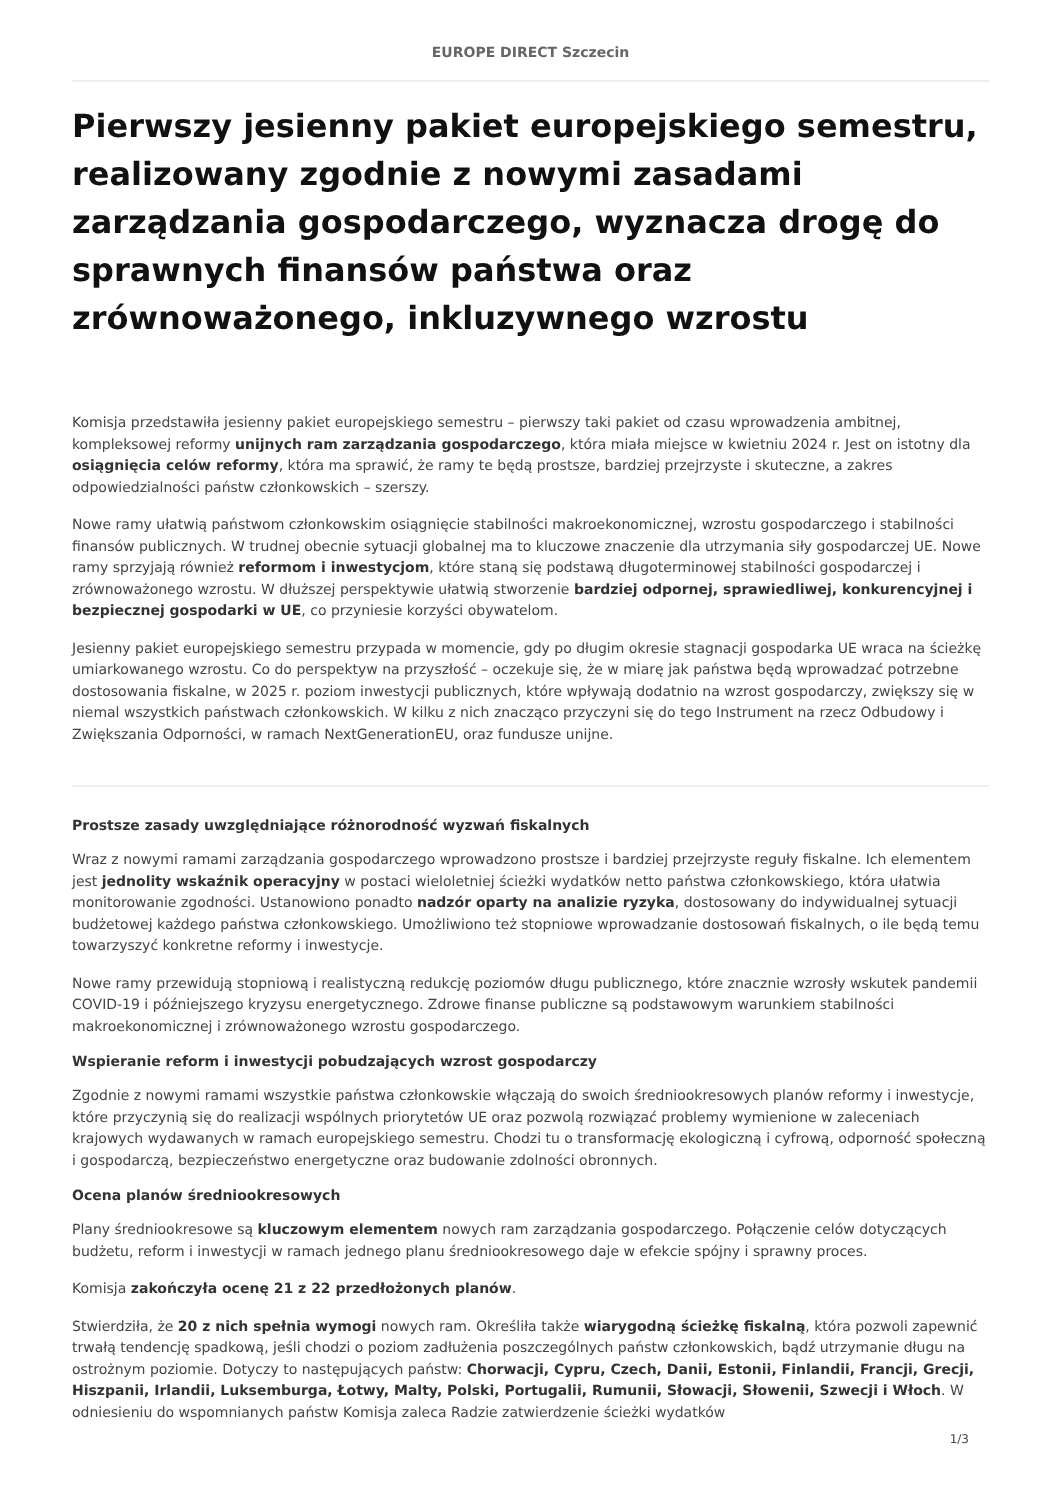EUROPE DIRECT Szczecin
Pierwszy jesienny pakiet europejskiego semestru, realizowany zgodnie z nowymi zasadami zarządzania gospodarczego, wyznacza drogę do sprawnych finansów państwa oraz zrównoważonego, inkluzywnego wzrostu
Komisja przedstawiła jesienny pakiet europejskiego semestru – pierwszy taki pakiet od czasu wprowadzenia ambitnej, kompleksowej reformy unijnych ram zarządzania gospodarczego, która miała miejsce w kwietniu 2024 r. Jest on istotny dla osiągnięcia celów reformy, która ma sprawić, że ramy te będą prostsze, bardziej przejrzyste i skuteczne, a zakres odpowiedzialności państw członkowskich – szerszy.
Nowe ramy ułatwią państwom członkowskim osiągnięcie stabilności makroekonomicznej, wzrostu gospodarczego i stabilności finansów publicznych. W trudnej obecnie sytuacji globalnej ma to kluczowe znaczenie dla utrzymania siły gospodarczej UE. Nowe ramy sprzyjają również reformom i inwestycjom, które staną się podstawą długoterminowej stabilności gospodarczej i zrównoważonego wzrostu. W dłuższej perspektywie ułatwią stworzenie bardziej odpornej, sprawiedliwej, konkurencyjnej i bezpiecznej gospodarki w UE, co przyniesie korzyści obywatelom.
Jesienny pakiet europejskiego semestru przypada w momencie, gdy po długim okresie stagnacji gospodarka UE wraca na ścieżkę umiarkowanego wzrostu. Co do perspektyw na przyszłość – oczekuje się, że w miarę jak państwa będą wprowadzać potrzebne dostosowania fiskalne, w 2025 r. poziom inwestycji publicznych, które wpływają dodatnio na wzrost gospodarczy, zwiększy się w niemal wszystkich państwach członkowskich. W kilku z nich znacząco przyczyni się do tego Instrument na rzecz Odbudowy i Zwiększania Odporności, w ramach NextGenerationEU, oraz fundusze unijne.
Prostsze zasady uwzględniające różnorodność wyzwań fiskalnych
Wraz z nowymi ramami zarządzania gospodarczego wprowadzono prostsze i bardziej przejrzyste reguły fiskalne. Ich elementem jest jednolity wskaźnik operacyjny w postaci wieloletniej ścieżki wydatków netto państwa członkowskiego, która ułatwia monitorowanie zgodności. Ustanowiono ponadto nadzór oparty na analizie ryzyka, dostosowany do indywidualnej sytuacji budżetowej każdego państwa członkowskiego. Umożliwiono też stopniowe wprowadzanie dostosowań fiskalnych, o ile będą temu towarzyszyć konkretne reformy i inwestycje.
Nowe ramy przewidują stopniową i realistyczną redukcję poziomów długu publicznego, które znacznie wzrosły wskutek pandemii COVID-19 i późniejszego kryzysu energetycznego. Zdrowe finanse publiczne są podstawowym warunkiem stabilności makroekonomicznej i zrównoważonego wzrostu gospodarczego.
Wspieranie reform i inwestycji pobudzających wzrost gospodarczy
Zgodnie z nowymi ramami wszystkie państwa członkowskie włączają do swoich średniookresowych planów reformy i inwestycje, które przyczynią się do realizacji wspólnych priorytetów UE oraz pozwolą rozwiązać problemy wymienione w zaleceniach krajowych wydawanych w ramach europejskiego semestru. Chodzi tu o transformację ekologiczną i cyfrową, odporność społeczną i gospodarczą, bezpieczeństwo energetyczne oraz budowanie zdolności obronnych.
Ocena planów średniookresowych
Plany średniookresowe są kluczowym elementem nowych ram zarządzania gospodarczego. Połączenie celów dotyczących budżetu, reform i inwestycji w ramach jednego planu średniookresowego daje w efekcie spójny i sprawny proces.
Komisja zakończyła ocenę 21 z 22 przedłożonych planów.
Stwierdziła, że 20 z nich spełnia wymogi nowych ram. Określiła także wiarygodną ścieżkę fiskalną, która pozwoli zapewnić trwałą tendencję spadkową, jeśli chodzi o poziom zadłużenia poszczególnych państw członkowskich, bądź utrzymanie długu na ostrożnym poziomie. Dotyczy to następujących państw: Chorwacji, Cypru, Czech, Danii, Estonii, Finlandii, Francji, Grecji, Hiszpanii, Irlandii, Luksemburga, Łotwy, Malty, Polski, Portugalii, Rumunii, Słowacji, Słowenii, Szwecji i Włoch. W odniesieniu do wspomnianych państw Komisja zaleca Radzie zatwierdzenie ścieżki wydatków
1/3